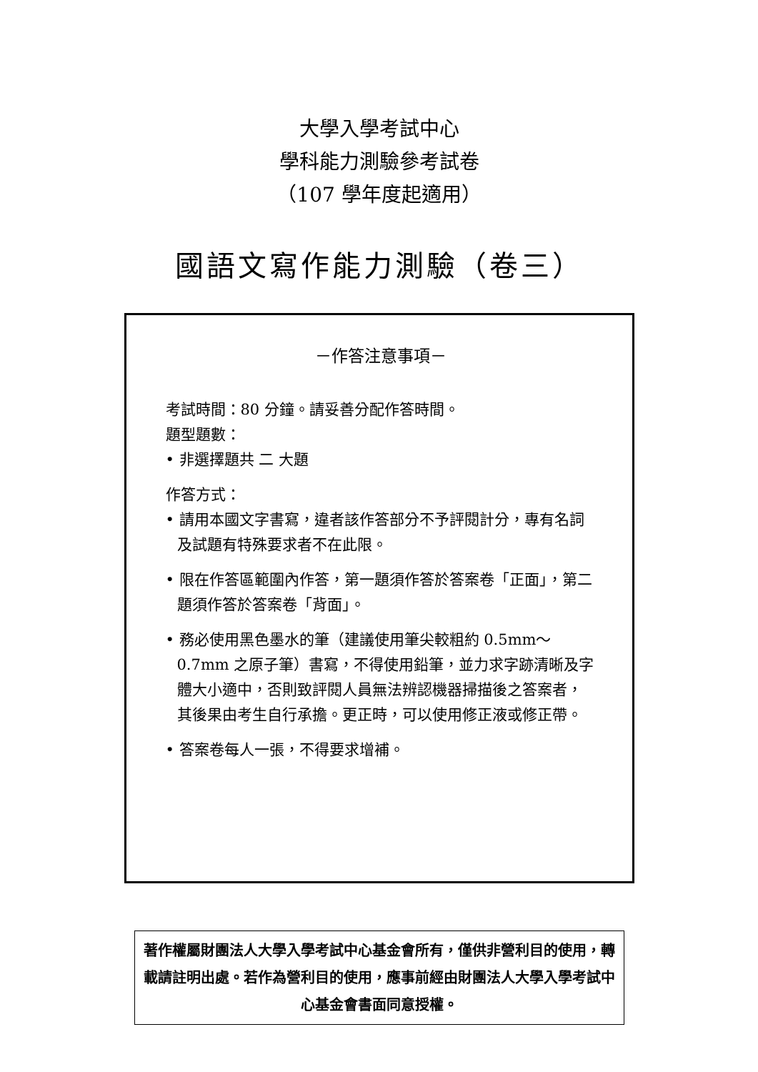大學入學考試中心
學科能力測驗參考試卷
（107 學年度起適用）
國語文寫作能力測驗（卷三）
－作答注意事項－
考試時間：80 分鐘。請妥善分配作答時間。
題型題數：
• 非選擇題共 二 大題
作答方式：
• 請用本國文字書寫，違者該作答部分不予評閱計分，專有名詞及試題有特殊要求者不在此限。
• 限在作答區範圍內作答，第一題須作答於答案卷「正面」，第二題須作答於答案卷「背面」。
• 務必使用黑色墨水的筆（建議使用筆尖較粗約 0.5mm～0.7mm 之原子筆）書寫，不得使用鉛筆，並力求字跡清晰及字體大小適中，否則致評閱人員無法辨認機器掃描後之答案者，其後果由考生自行承擔。更正時，可以使用修正液或修正帶。
• 答案卷每人一張，不得要求增補。
著作權屬財團法人大學入學考試中心基金會所有，僅供非營利目的使用，轉載請註明出處。若作為營利目的使用，應事前經由財團法人大學入學考試中心基金會書面同意授權。